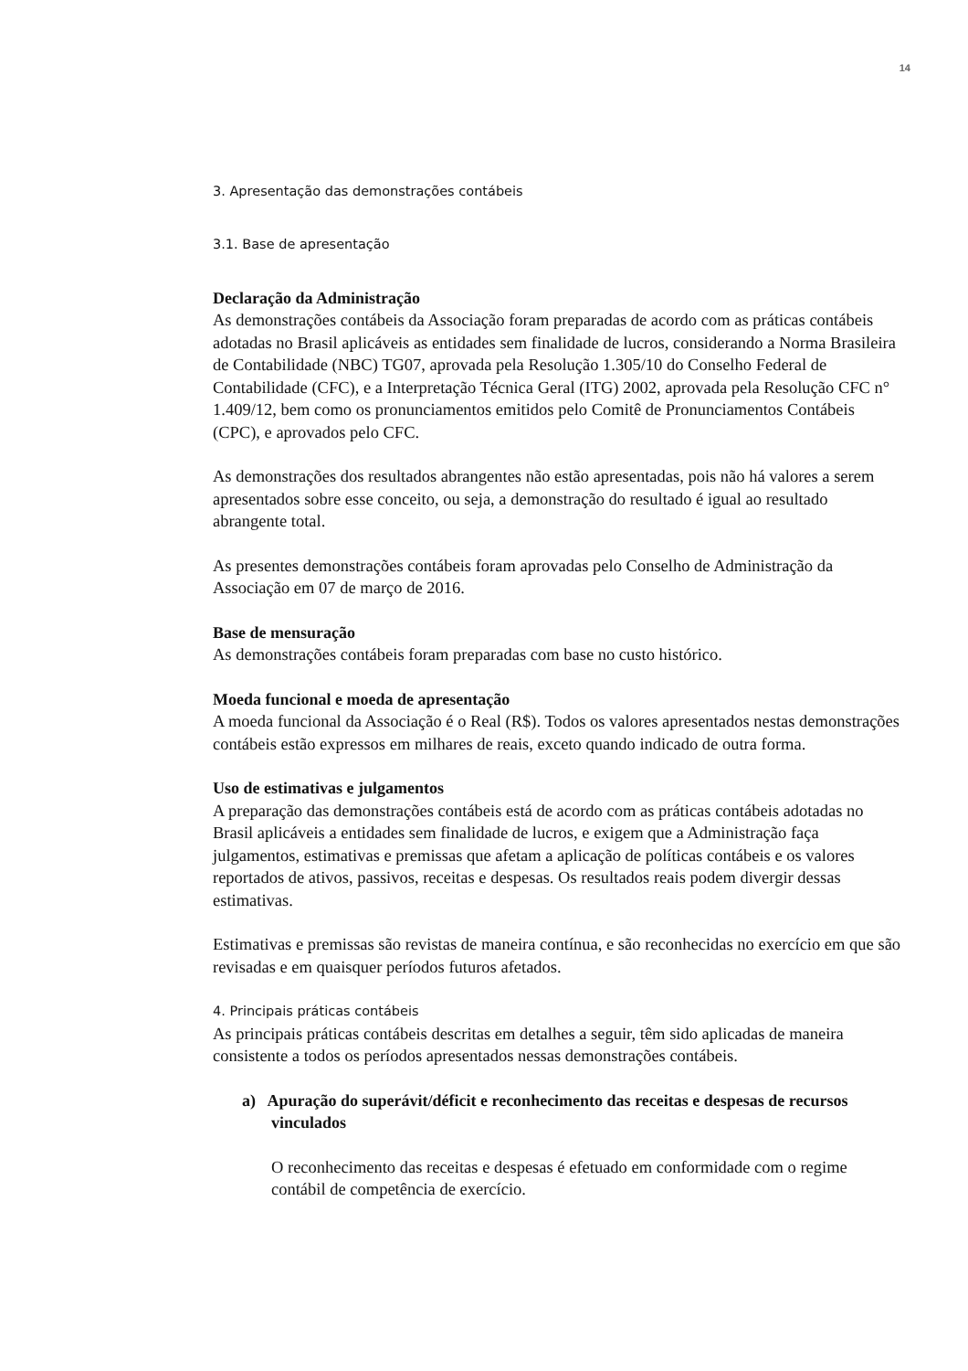14
3. Apresentação das demonstrações contábeis
3.1. Base de apresentação
Declaração da Administração
As demonstrações contábeis da Associação foram preparadas de acordo com as práticas contábeis adotadas no Brasil aplicáveis as entidades sem finalidade de lucros, considerando a Norma Brasileira de Contabilidade (NBC) TG07, aprovada pela Resolução 1.305/10 do Conselho Federal de Contabilidade (CFC), e a Interpretação Técnica Geral (ITG) 2002, aprovada pela Resolução CFC n° 1.409/12, bem como os pronunciamentos emitidos pelo Comitê de Pronunciamentos Contábeis (CPC), e aprovados pelo CFC.
As demonstrações dos resultados abrangentes não estão apresentadas, pois não há valores a serem apresentados sobre esse conceito, ou seja, a demonstração do resultado é igual ao resultado abrangente total.
As presentes demonstrações contábeis foram aprovadas pelo Conselho de Administração da Associação em 07 de março de 2016.
Base de mensuração
As demonstrações contábeis foram preparadas com base no custo histórico.
Moeda funcional e moeda de apresentação
A moeda funcional da Associação é o Real (R$). Todos os valores apresentados nestas demonstrações contábeis estão expressos em milhares de reais, exceto quando indicado de outra forma.
Uso de estimativas e julgamentos
A preparação das demonstrações contábeis está de acordo com as práticas contábeis adotadas no Brasil aplicáveis a entidades sem finalidade de lucros, e exigem que a Administração faça julgamentos, estimativas e premissas que afetam a aplicação de políticas contábeis e os valores reportados de ativos, passivos, receitas e despesas. Os resultados reais podem divergir dessas estimativas.
Estimativas e premissas são revistas de maneira contínua, e são reconhecidas no exercício em que são revisadas e em quaisquer períodos futuros afetados.
4. Principais práticas contábeis
As principais práticas contábeis descritas em detalhes a seguir, têm sido aplicadas de maneira consistente a todos os períodos apresentados nessas demonstrações contábeis.
a) Apuração do superávit/déficit e reconhecimento das receitas e despesas de recursos vinculados
O reconhecimento das receitas e despesas é efetuado em conformidade com o regime contábil de competência de exercício.